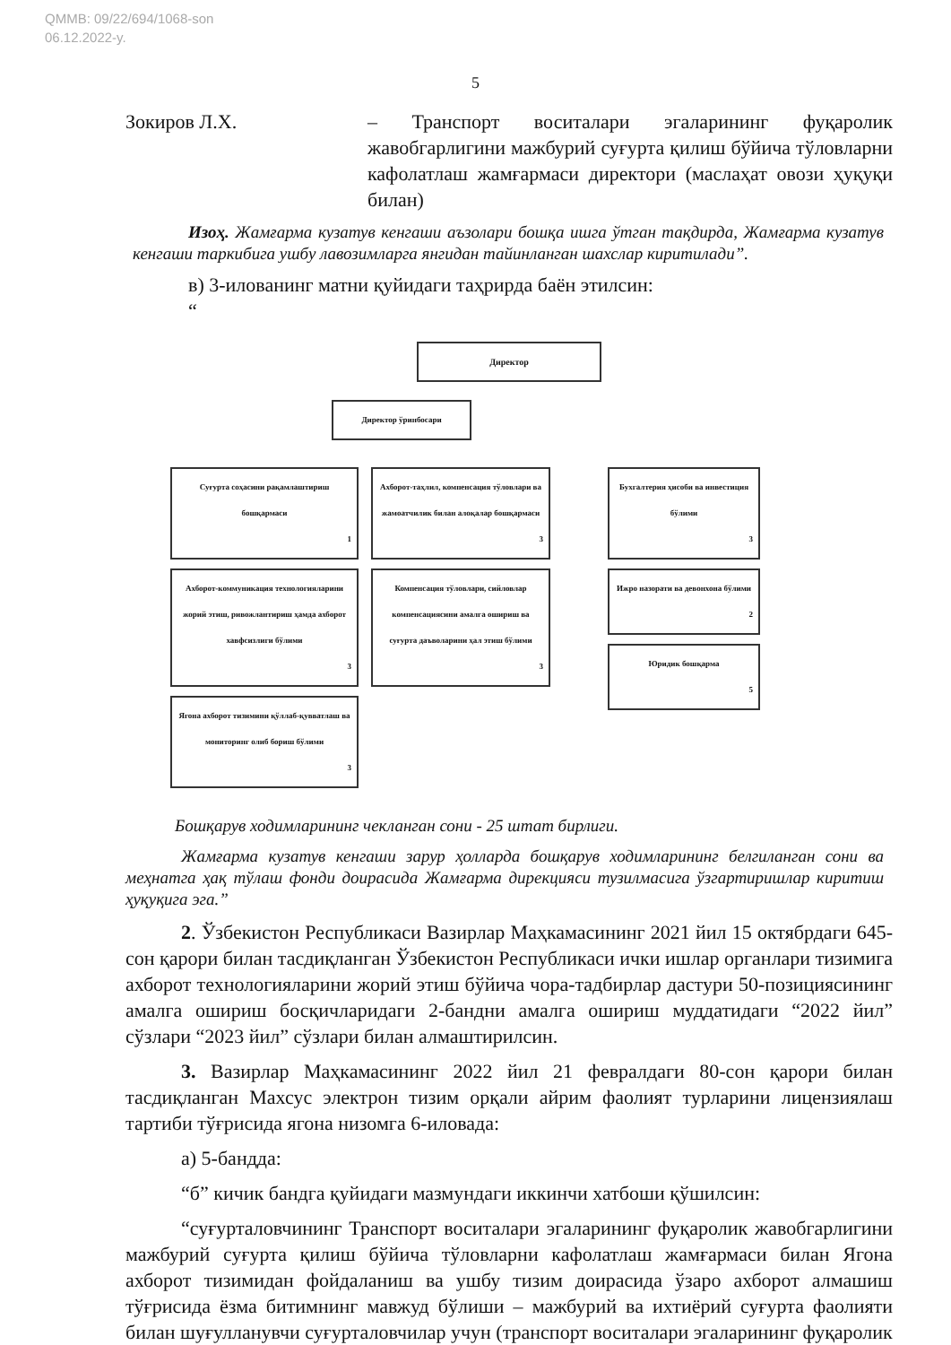QMMB: 09/22/694/1068-son
06.12.2022-y.
5
Зокиров Л.Х. – Транспорт воситалари эгаларининг фуқаролик жавобгарлигини мажбурий суғурта қилиш бўйича тўловларни кафолатлаш жамғармаси директори (маслаҳат овози ҳуқуқи билан)
Изоҳ. Жамғарма кузатув кенгаши аъзолари бошқа ишга ўтган тақдирда, Жамғарма кузатув кенгаши таркибига ушбу лавозимларга янгидан тайинланган шахслар киритилади”.
в) 3-илованинг матни қуйидаги таҳрирда баён этилсин:
“
Директор
Директор ўринбосари
Суғурта соҳасини рақамлаштириш бошқармаси
1
Ахборот-коммуникация технологияларини жорий этиш, ривожлантириш ҳамда ахборот хавфсизлиги бўлими
3
Ягона ахборот тизимини қўллаб-қувватлаш ва мониторинг олиб бориш бўлими
3
Ахборот-таҳлил, компенсация тўловлари ва жамоатчилик билан алоқалар бошқармаси
3
Компенсация тўловлари, сийловлар компенсациясини амалга ошириш ва суғурта даъволарини ҳал этиш бўлими
3
Бухгалтерия ҳисоби ва инвестиция бўлими
3
Ижро назорати ва девонхона бўлими
2
Юридик бошқарма
5
Бошқарув ходимларининг чекланган сони - 25 штат бирлиги.
Жамғарма кузатув кенгаши зарур ҳолларда бошқарув ходимларининг белгиланган сони ва меҳнатга ҳақ тўлаш фонди доирасида Жамғарма дирекцияси тузилмасига ўзгартиришлар киритиш ҳуқуқига эга.”
2. Ўзбекистон Республикаси Вазирлар Маҳкамасининг 2021 йил 15 октябрдаги 645-сон қарори билан тасдиқланган Ўзбекистон Республикаси ички ишлар органлари тизимига ахборот технологияларини жорий этиш бўйича чора-тадбирлар дастури 50-позициясининг амалга ошириш босқичларидаги 2-бандни амалга ошириш муддатидаги “2022 йил” сўзлари “2023 йил” сўзлари билан алмаштирилсин.
3. Вазирлар Маҳкамасининг 2022 йил 21 февралдаги 80-сон қарори билан тасдиқланган Махсус электрон тизим орқали айрим фаолият турларини лицензиялаш тартиби тўғрисида ягона низомга 6-иловада:
а) 5-бандда:
“б” кичик бандга қуйидаги мазмундаги иккинчи хатбоши қўшилсин:
“суғурталовчининг Транспорт воситалари эгаларининг фуқаролик жавобгарлигини мажбурий суғурта қилиш бўйича тўловларни кафолатлаш жамғармаси билан Ягона ахборот тизимидан фойдаланиш ва ушбу тизим доирасида ўзаро ахборот алмашиш тўғрисида ёзма битимнинг мавжуд бўлиши – мажбурий ва ихтиёрий суғурта фаолияти билан шуғулланувчи суғурталовчилар учун (транспорт воситалари эгаларининг фуқаролик